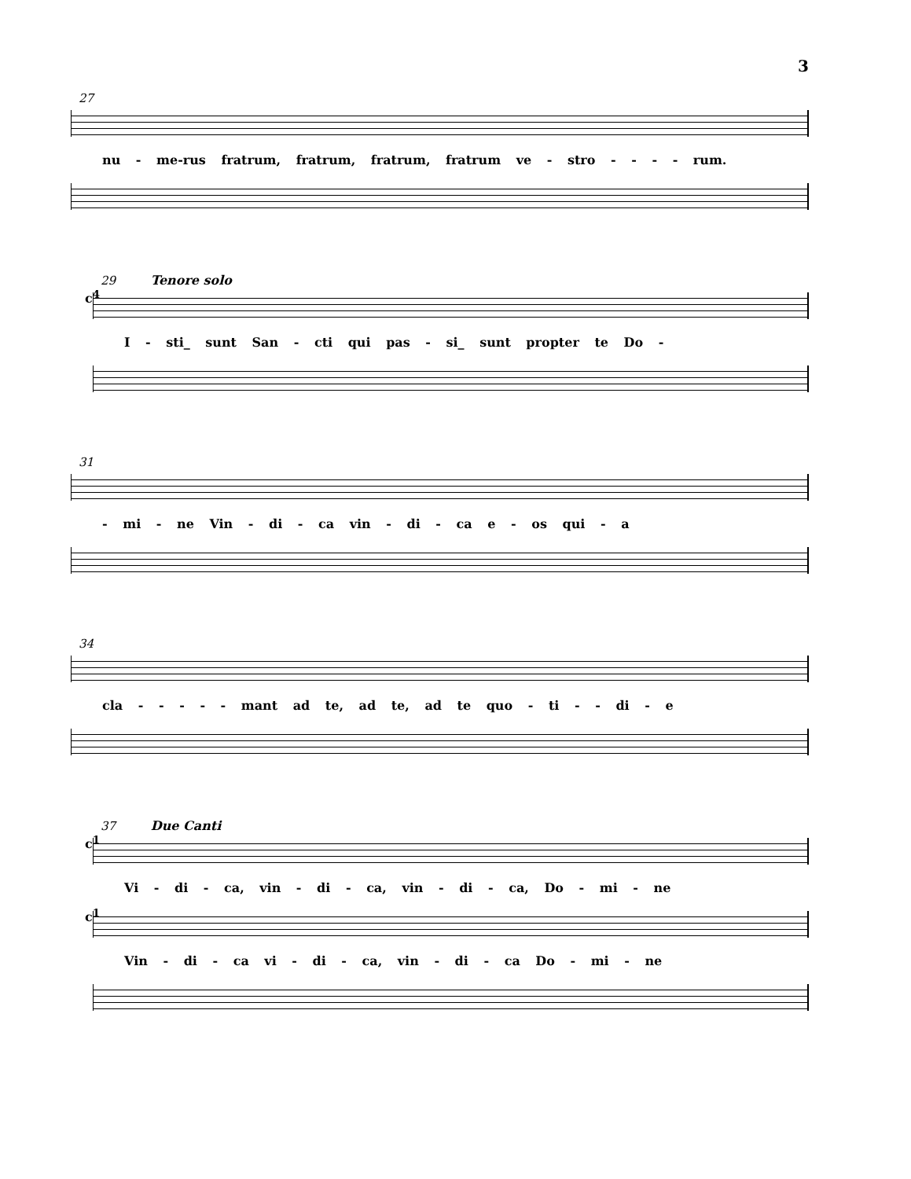3
27
nu - me-rus fratrum, fratrum, fratrum, fratrum ve - stro - - - - rum.
29 Tenore solo
c<sup>4</sup>
I - sti_ sunt San - cti qui pas - si_ sunt propter te Do -
31
- mi - ne Vin - di - ca vin - di - ca e - os qui - a
34
cla - - - - - mant ad te, ad te, ad te quo - ti - - di - e
37 Due Canti
c<sup>1</sup>
Vi - di - ca, vin - di - ca, vin - di - ca, Do - mi - ne
c<sup>1</sup>
Vin - di - ca vi - di - ca, vin - di - ca Do - mi - ne